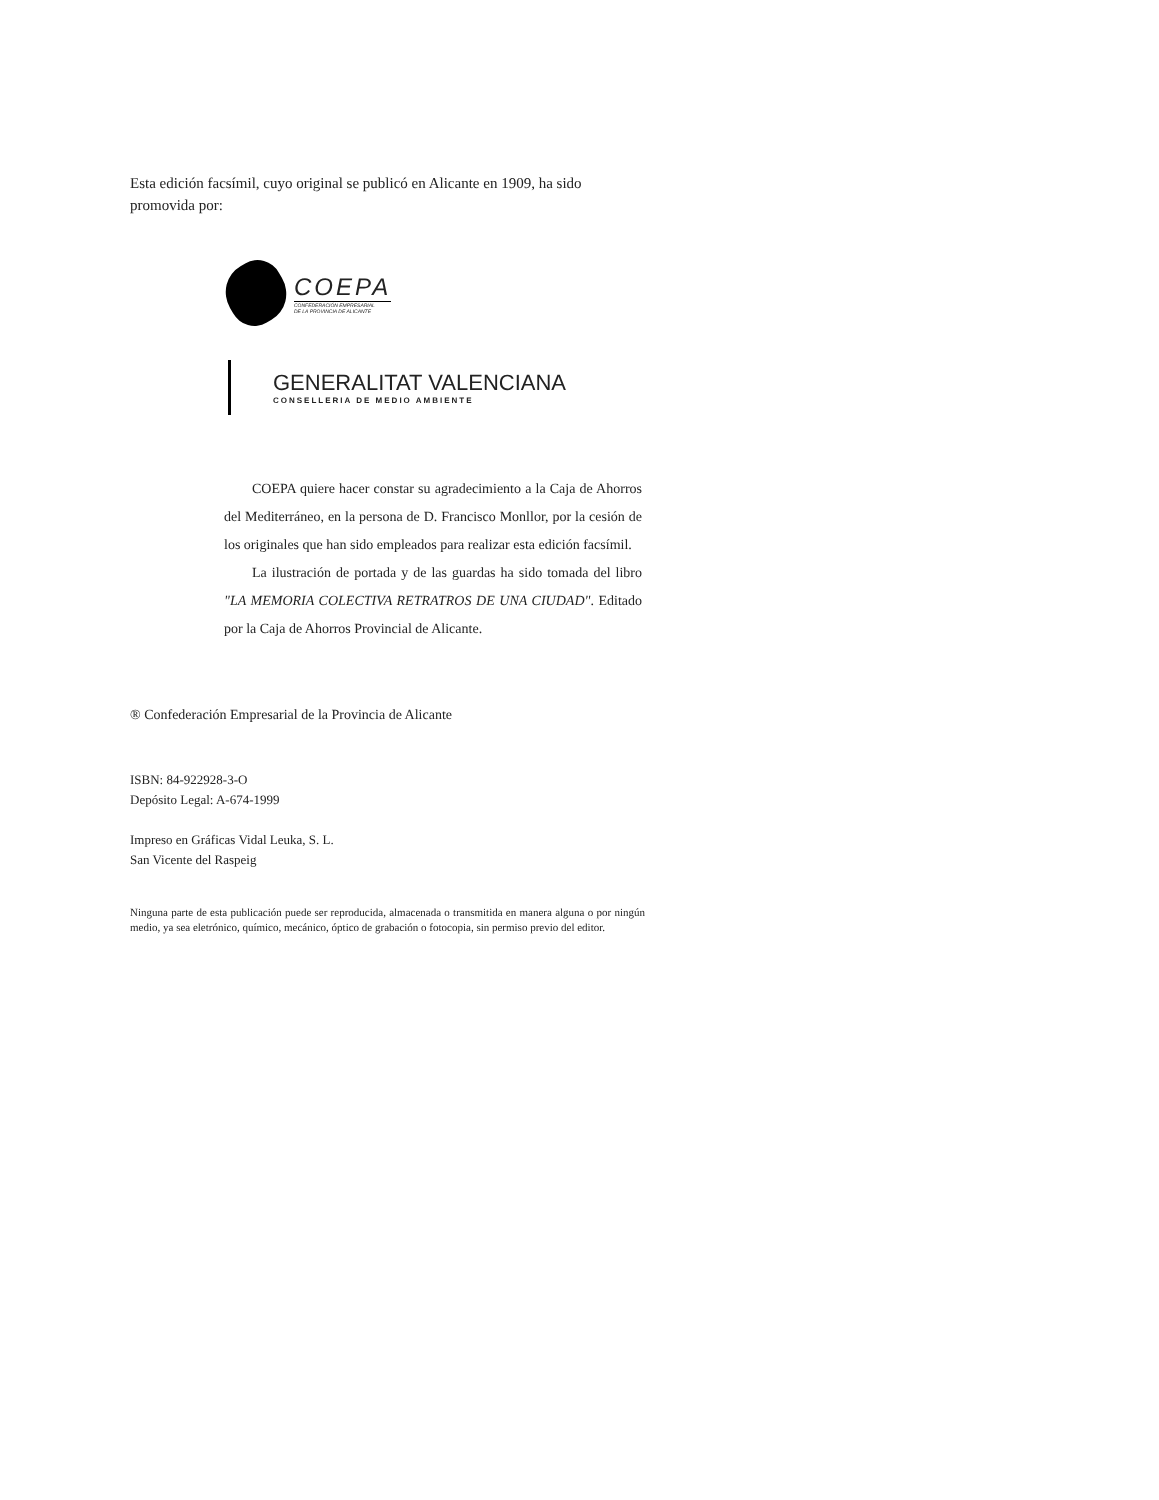Esta edición facsímil, cuyo original se publicó en Alicante en 1909, ha sido promovida por:
COEPA
CONFEDERACIÓN EMPRESARIAL
DE LA PROVINCIA DE ALICANTE
GENERALITAT VALENCIANA
CONSELLERIA DE MEDIO AMBIENTE
COEPA quiere hacer constar su agradecimiento a la Caja de Ahorros del Mediterráneo, en la persona de D. Francisco Monllor, por la cesión de los originales que han sido empleados para realizar esta edición facsímil.
La ilustración de portada y de las guardas ha sido tomada del libro "LA MEMORIA COLECTIVA RETRATROS DE UNA CIUDAD". Editado por la Caja de Ahorros Provincial de Alicante.
® Confederación Empresarial de la Provincia de Alicante
ISBN: 84-922928-3-O
Depósito Legal: A-674-1999
Impreso en Gráficas Vidal Leuka, S. L.
San Vicente del Raspeig
Ninguna parte de esta publicación puede ser reproducida, almacenada o transmitida en manera alguna o por ningún medio, ya sea eletrónico, químico, mecánico, óptico de grabación o fotocopia, sin permiso previo del editor.